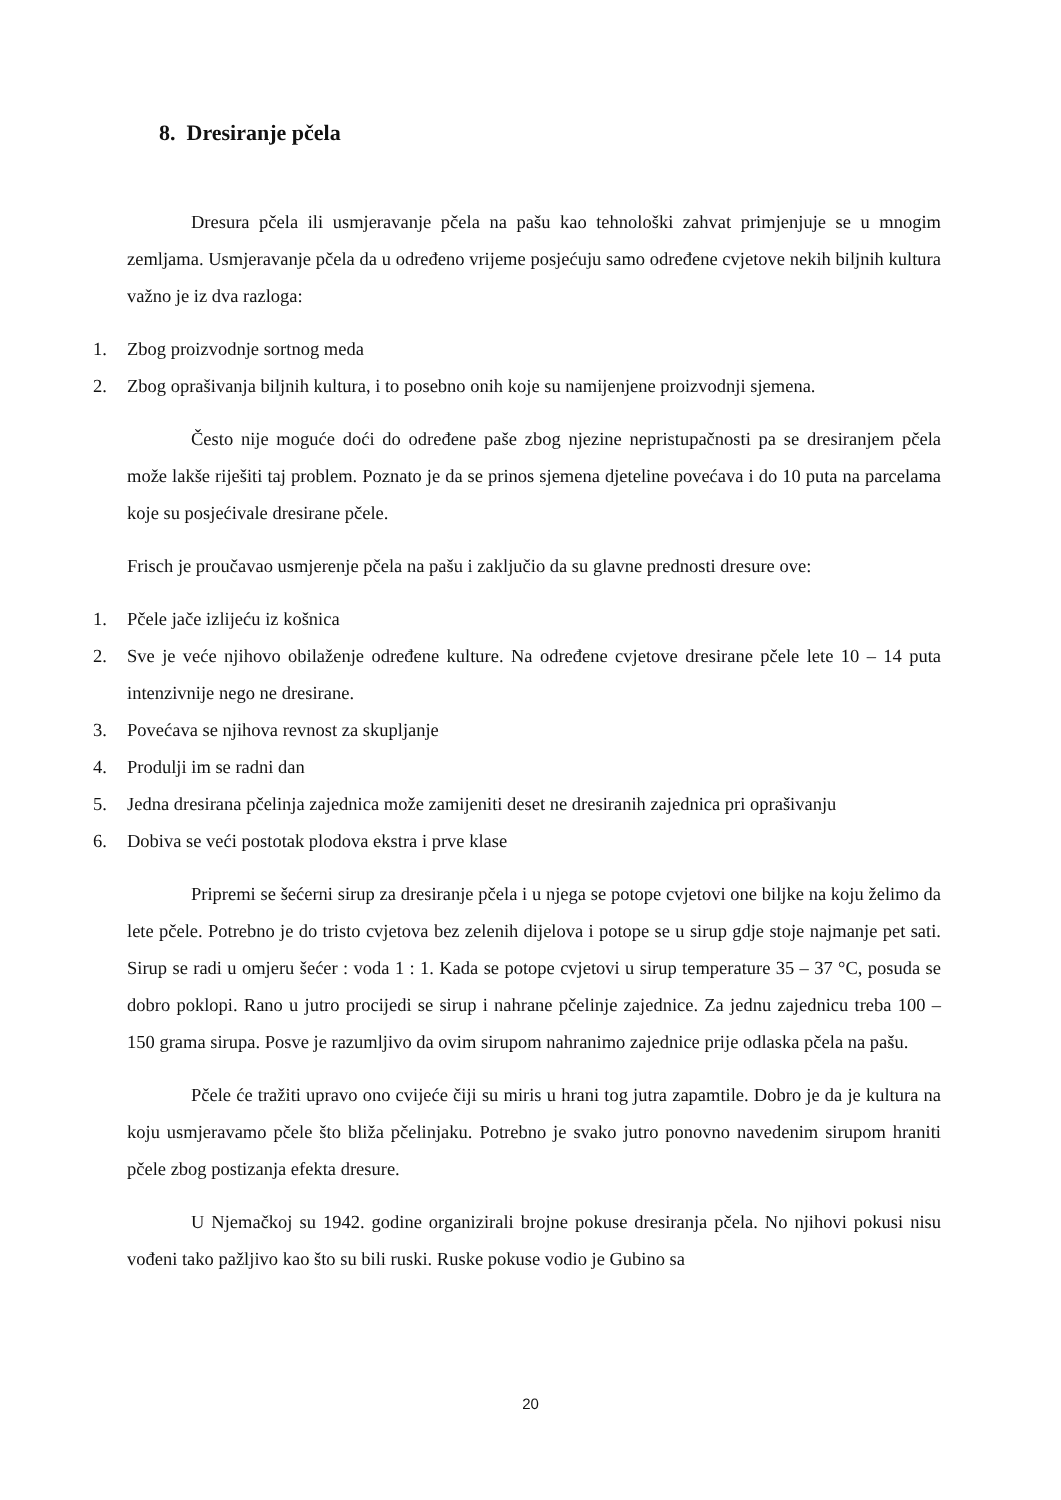8. Dresiranje pčela
Dresura pčela ili usmjeravanje pčela na pašu kao tehnološki zahvat primjenjuje se u mnogim zemljama. Usmjeravanje pčela da u određeno vrijeme posjećuju samo određene cvjetove nekih biljnih kultura važno je iz dva razloga:
1. Zbog proizvodnje sortnog meda
2. Zbog oprašivanja biljnih kultura, i to posebno onih koje su namijenjene proizvodnji sjemena.
Često nije moguće doći do određene paše zbog njezine nepristupačnosti pa se dresiranjem pčela može lakše riješiti taj problem. Poznato je da se prinos sjemena djeteline povećava i do 10 puta na parcelama koje su posjećivale dresirane pčele.
Frisch je proučavao usmjerenje pčela na pašu i zaključio da su glavne prednosti dresure ove:
1. Pčele jače izlijeću iz košnica
2. Sve je veće njihovo obilaženje određene kulture. Na određene cvjetove dresirane pčele lete 10 – 14 puta intenzivnije nego ne dresirane.
3. Povećava se njihova revnost za skupljanje
4. Produlji im se radni dan
5. Jedna dresirana pčelinja zajednica može zamijeniti deset ne dresiranih zajednica pri oprašivanju
6. Dobiva se veći postotak plodova ekstra i prve klase
Pripremi se šećerni sirup za dresiranje pčela i u njega se potope cvjetovi one biljke na koju želimo da lete pčele. Potrebno je do tristo cvjetova bez zelenih dijelova i potope se u sirup gdje stoje najmanje pet sati. Sirup se radi u omjeru šećer : voda 1 : 1. Kada se potope cvjetovi u sirup temperature 35 – 37 °C, posuda se dobro poklopi. Rano u jutro procijedi se sirup i nahrane pčelinje zajednice. Za jednu zajednicu treba 100 – 150 grama sirupa. Posve je razumljivo da ovim sirupom nahranimo zajednice prije odlaska pčela na pašu.
Pčele će tražiti upravo ono cvijeće čiji su miris u hrani tog jutra zapamtile. Dobro je da je kultura na koju usmjeravamo pčele što bliža pčelinjaku. Potrebno je svako jutro ponovno navedenim sirupom hraniti pčele zbog postizanja efekta dresure.
U Njemačkoj su 1942. godine organizirali brojne pokuse dresiranja pčela. No njihovi pokusi nisu vođeni tako pažljivo kao što su bili ruski. Ruske pokuse vodio je Gubino sa
20